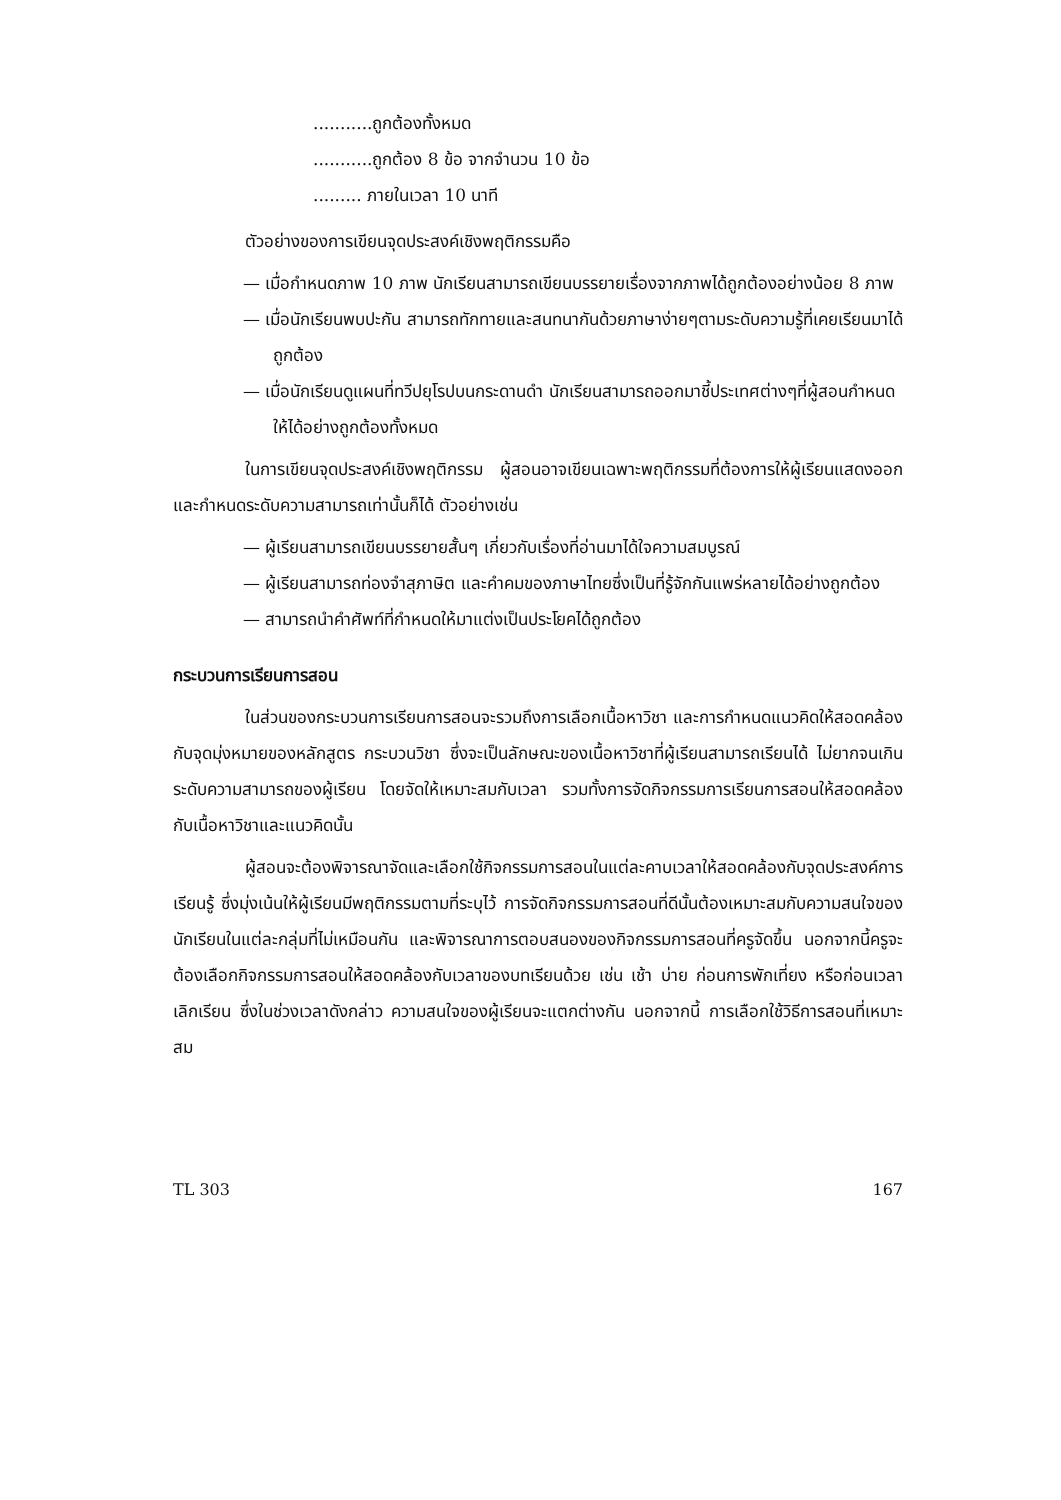...........ถูกต้องทั้งหมด
...........ถูกต้อง 8 ข้อ จากจำนวน 10 ข้อ
......... ภายในเวลา 10 นาที
ตัวอย่างของการเขียนจุดประสงค์เชิงพฤติกรรมคือ
— เมื่อกำหนดภาพ 10 ภาพ นักเรียนสามารถเขียนบรรยายเรื่องจากภาพได้ถูกต้องอย่างน้อย 8 ภาพ
— เมื่อนักเรียนพบปะกัน สามารถทักทายและสนทนากันด้วยภาษาง่ายๆตามระดับความรู้ที่เคยเรียนมาได้ถูกต้อง
— เมื่อนักเรียนดูแผนที่ทวีปยุโรปบนกระดานดำ นักเรียนสามารถออกมาชี้ประเทศต่างๆที่ผู้สอนกำหนดให้ได้อย่างถูกต้องทั้งหมด
ในการเขียนจุดประสงค์เชิงพฤติกรรม ผู้สอนอาจเขียนเฉพาะพฤติกรรมที่ต้องการให้ผู้เรียนแสดงออก และกำหนดระดับความสามารถเท่านั้นก็ได้ ตัวอย่างเช่น
— ผู้เรียนสามารถเขียนบรรยายสั้นๆ เกี่ยวกับเรื่องที่อ่านมาได้ใจความสมบูรณ์
— ผู้เรียนสามารถท่องจำสุภาษิต และคำคมของภาษาไทยซึ่งเป็นที่รู้จักกันแพร่หลายได้อย่างถูกต้อง
— สามารถนำคำศัพท์ที่กำหนดให้มาแต่งเป็นประโยคได้ถูกต้อง
กระบวนการเรียนการสอน
ในส่วนของกระบวนการเรียนการสอนจะรวมถึงการเลือกเนื้อหาวิชา และการกำหนดแนวคิดให้สอดคล้องกับจุดมุ่งหมายของหลักสูตร กระบวนวิชา ซึ่งจะเป็นลักษณะของเนื้อหาวิชาที่ผู้เรียนสามารถเรียนได้ ไม่ยากจนเกินระดับความสามารถของผู้เรียน โดยจัดให้เหมาะสมกับเวลา รวมทั้งการจัดกิจกรรมการเรียนการสอนให้สอดคล้องกับเนื้อหาวิชาและแนวคิดนั้น
ผู้สอนจะต้องพิจารณาจัดและเลือกใช้กิจกรรมการสอนในแต่ละคาบเวลาให้สอดคล้องกับจุดประสงค์การเรียนรู้ ซึ่งมุ่งเน้นให้ผู้เรียนมีพฤติกรรมตามที่ระบุไว้ การจัดกิจกรรมการสอนที่ดีนั้นต้องเหมาะสมกับความสนใจของนักเรียนในแต่ละกลุ่มที่ไม่เหมือนกัน และพิจารณาการตอบสนองของกิจกรรมการสอนที่ครูจัดขึ้น นอกจากนี้ครูจะต้องเลือกกิจกรรมการสอนให้สอดคล้องกับเวลาของบทเรียนด้วย เช่น เช้า บ่าย ก่อนการพักเที่ยง หรือก่อนเวลาเลิกเรียน ซึ่งในช่วงเวลาดังกล่าว ความสนใจของผู้เรียนจะแตกต่างกัน นอกจากนี้ การเลือกใช้วิธีการสอนที่เหมาะสม
TL 303 167